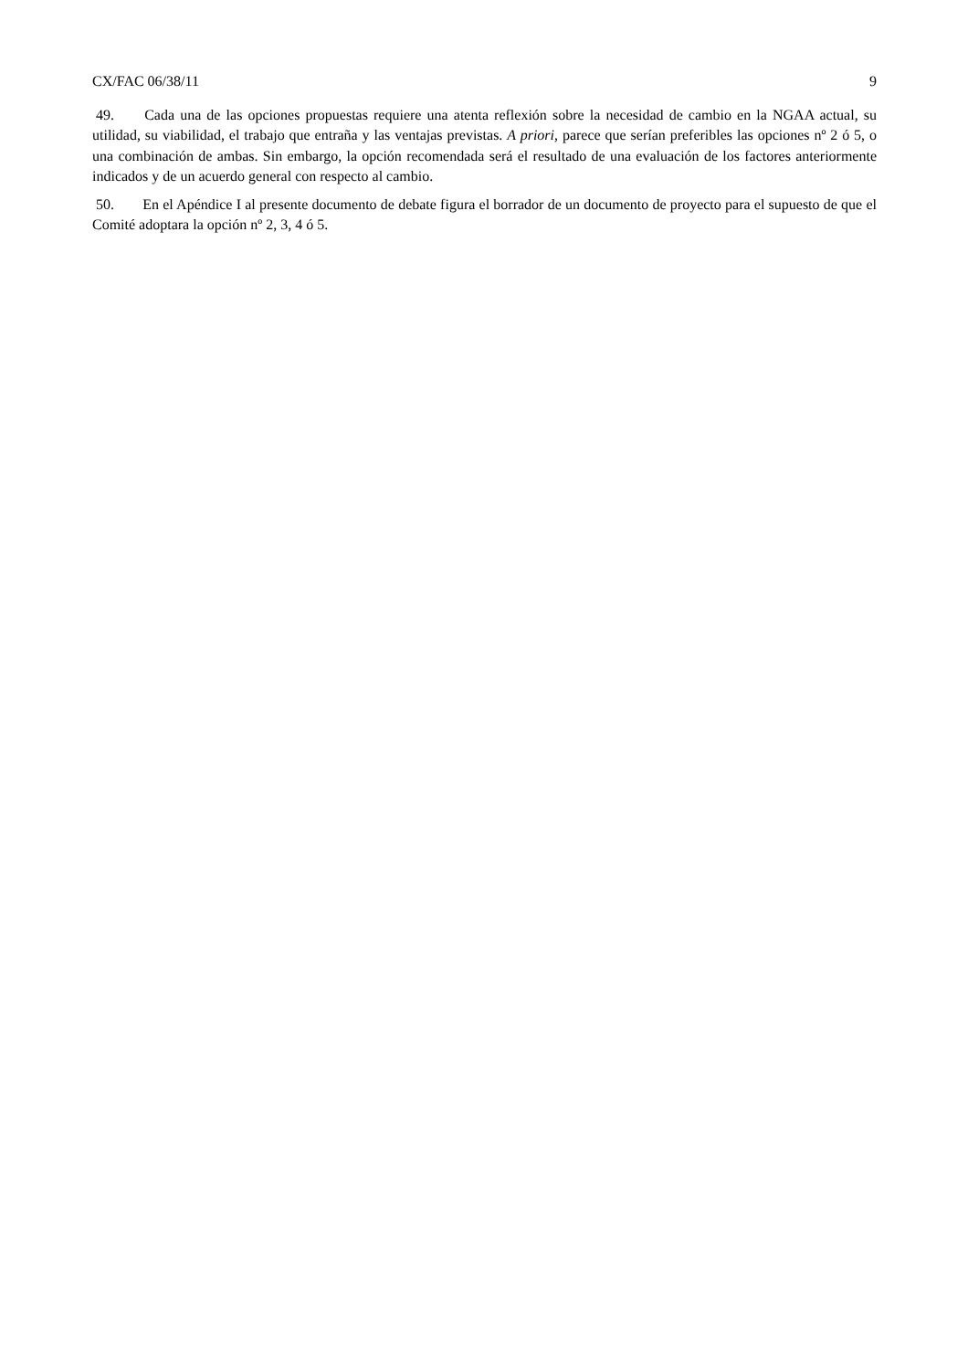CX/FAC 06/38/11 9
49. Cada una de las opciones propuestas requiere una atenta reflexión sobre la necesidad de cambio en la NGAA actual, su utilidad, su viabilidad, el trabajo que entraña y las ventajas previstas. A priori, parece que serían preferibles las opciones nº 2 ó 5, o una combinación de ambas. Sin embargo, la opción recomendada será el resultado de una evaluación de los factores anteriormente indicados y de un acuerdo general con respecto al cambio.
50. En el Apéndice I al presente documento de debate figura el borrador de un documento de proyecto para el supuesto de que el Comité adoptara la opción nº 2, 3, 4 ó 5.